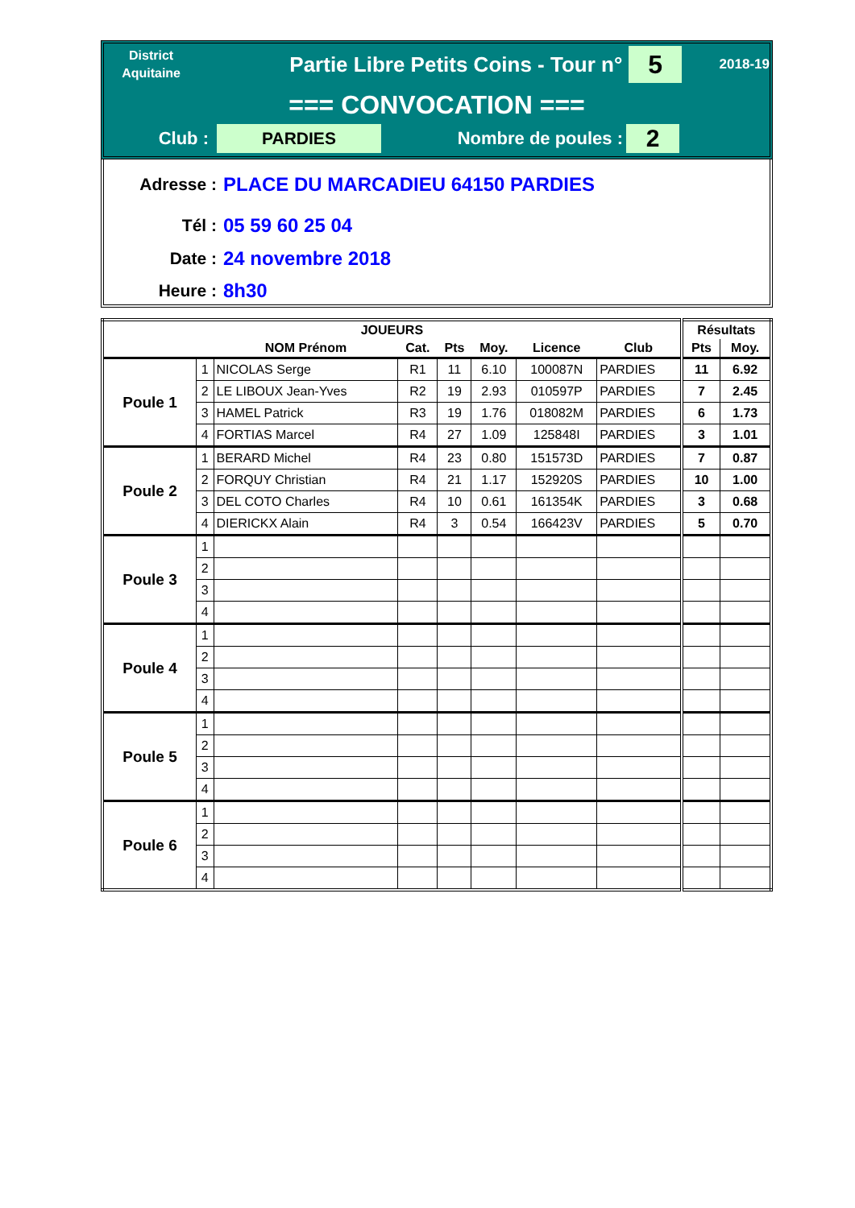District
Aquitaine
Partie Libre Petits Coins - Tour n°
5
2018-19
=== CONVOCATION ===
Club :
PARDIES
Nombre de poules :
2
Adresse : PLACE DU MARCADIEU 64150 PARDIES
Tél : 05 59 60 25 04
Date : 24 novembre 2018
Heure : 8h30
| JOUEURS | | | | | | | | Résultats | |
| --- | --- | --- | --- | --- | --- | --- | --- | --- | --- |
| | | NOM Prénom | Cat. | Pts | Moy. | Licence | Club | Pts | Moy. |
| Poule 1 | 1 | NICOLAS Serge | R1 | 11 | 6.10 | 100087N | PARDIES | 11 | 6.92 |
| | 2 | LE LIBOUX Jean-Yves | R2 | 19 | 2.93 | 010597P | PARDIES | 7 | 2.45 |
| | 3 | HAMEL Patrick | R3 | 19 | 1.76 | 018082M | PARDIES | 6 | 1.73 |
| | 4 | FORTIAS Marcel | R4 | 27 | 1.09 | 125848I | PARDIES | 3 | 1.01 |
| Poule 2 | 1 | BERARD Michel | R4 | 23 | 0.80 | 151573D | PARDIES | 7 | 0.87 |
| | 2 | FORQUY Christian | R4 | 21 | 1.17 | 152920S | PARDIES | 10 | 1.00 |
| | 3 | DEL COTO Charles | R4 | 10 | 0.61 | 161354K | PARDIES | 3 | 0.68 |
| | 4 | DIERICKX Alain | R4 | 3 | 0.54 | 166423V | PARDIES | 5 | 0.70 |
| Poule 3 | 1 | | | | | | | | |
| | 2 | | | | | | | | |
| | 3 | | | | | | | | |
| | 4 | | | | | | | | |
| Poule 4 | 1 | | | | | | | | |
| | 2 | | | | | | | | |
| | 3 | | | | | | | | |
| | 4 | | | | | | | | |
| Poule 5 | 1 | | | | | | | | |
| | 2 | | | | | | | | |
| | 3 | | | | | | | | |
| | 4 | | | | | | | | |
| Poule 6 | 1 | | | | | | | | |
| | 2 | | | | | | | | |
| | 3 | | | | | | | | |
| | 4 | | | | | | | | |